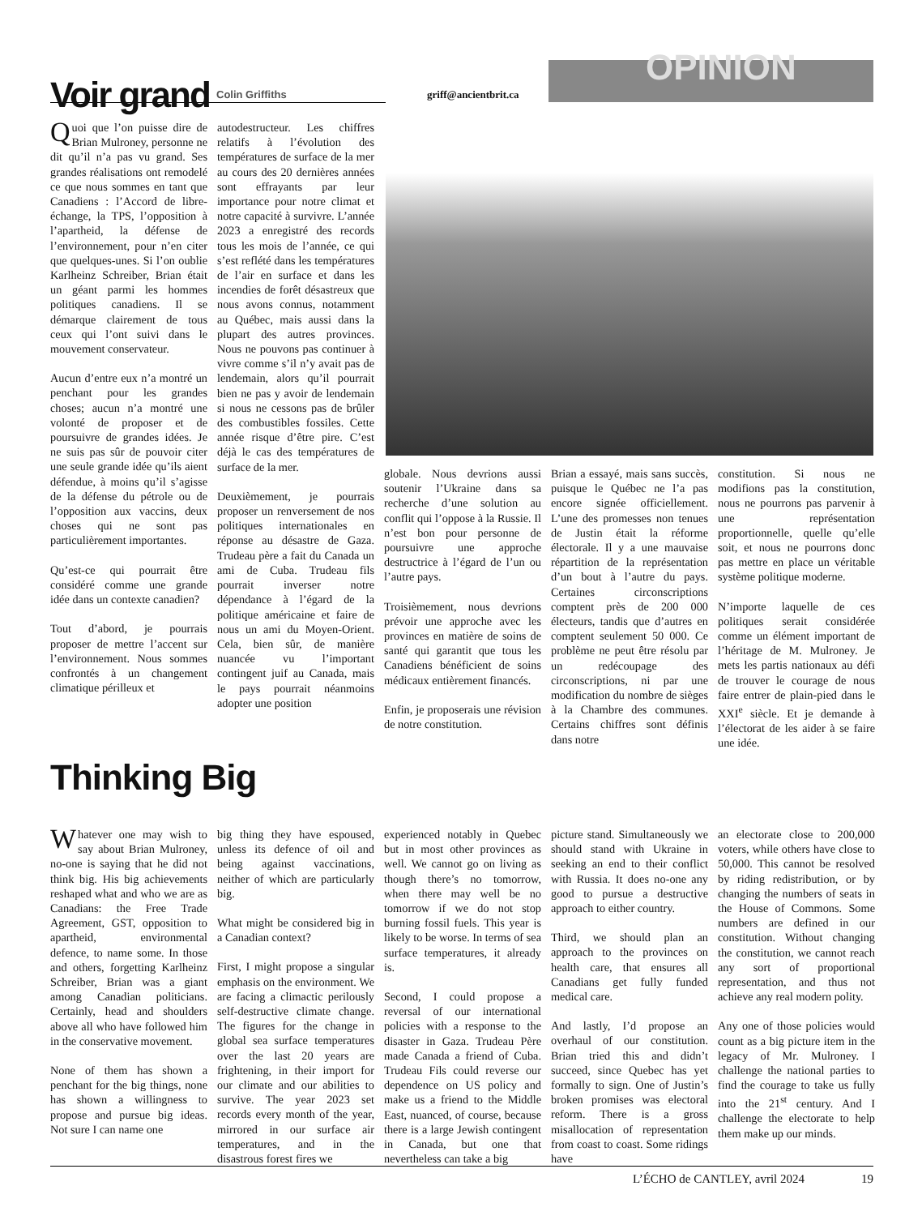Voir grand
Colin Griffiths
griff@ancientbrit.ca
OPINION
Quoi que l’on puisse dire de Brian Mulroney, personne ne dit qu’il n’a pas vu grand. Ses grandes réalisations ont remodelé ce que nous sommes en tant que Canadiens : l’Accord de libre-échange, la TPS, l’opposition à l’apartheid, la défense de l’environnement, pour n’en citer que quelques-unes. Si l’on oublie Karlheinz Schreiber, Brian était un géant parmi les hommes politiques canadiens. Il se démarque clairement de tous ceux qui l’ont suivi dans le mouvement conservateur.
Aucun d’entre eux n’a montré un penchant pour les grandes choses; aucun n’a montré une volonté de proposer et de poursuivre de grandes idées. Je ne suis pas sûr de pouvoir citer une seule grande idée qu’ils aient défendue, à moins qu’il s’agisse de la défense du pétrole ou de l’opposition aux vaccins, deux choses qui ne sont pas particulièrement importantes.
Qu’est-ce qui pourrait être considéré comme une grande idée dans un contexte canadien?
Tout d’abord, je pourrais proposer de mettre l’accent sur l’environnement. Nous sommes confrontés à un changement climatique périlleux et
autodestructeur. Les chiffres relatifs à l’évolution des températures de surface de la mer au cours des 20 dernières années sont effrayants par leur importance pour notre climat et notre capacité à survivre. L’année 2023 a enregistré des records tous les mois de l’année, ce qui s’est reflété dans les températures de l’air en surface et dans les incendies de forêt désastreux que nous avons connus, notamment au Québec, mais aussi dans la plupart des autres provinces. Nous ne pouvons pas continuer à vivre comme s’il n’y avait pas de lendemain, alors qu’il pourrait bien ne pas y avoir de lendemain si nous ne cessons pas de brûler des combustibles fossiles. Cette année risque d’être pire. C’est déjà le cas des températures de surface de la mer.
Deuxièmement, je pourrais proposer un renversement de nos politiques internationales en réponse au désastre de Gaza. Trudeau père a fait du Canada un ami de Cuba. Trudeau fils pourrait inverser notre dépendance à l’égard de la politique américaine et faire de nous un ami du Moyen-Orient. Cela, bien sûr, de manière nuancée vu l’important contingent juif au Canada, mais le pays pourrait néanmoins adopter une position
globale. Nous devrions aussi soutenir l’Ukraine dans sa recherche d’une solution au conflit qui l’oppose à la Russie. Il n’est bon pour personne de poursuivre une approche destructrice à l’égard de l’un ou l’autre pays.
Troisièmement, nous devrions prévoir une approche avec les provinces en matière de soins de santé qui garantit que tous les Canadiens bénéficient de soins médicaux entièrement financés.
Enfin, je proposerais une révision de notre constitution.
Brian a essayé, mais sans succès, puisque le Québec ne l’a pas encore signée officiellement. L’une des promesses non tenues de Justin était la réforme électorale. Il y a une mauvaise répartition de la représentation d’un bout à l’autre du pays. Certaines circonscriptions comptent près de 200 000 électeurs, tandis que d’autres en comptent seulement 50 000. Ce problème ne peut être résolu par un redécoupage des circonscriptions, ni par une modification du nombre de sièges à la Chambre des communes. Certains chiffres sont définis dans notre
constitution. Si nous ne modifions pas la constitution, nous ne pourrons pas parvenir à une représentation proportionnelle, quelle qu’elle soit, et nous ne pourrons donc pas mettre en place un véritable système politique moderne.
N’importe laquelle de ces politiques serait considérée comme un élément important de l’héritage de M. Mulroney. Je mets les partis nationaux au défi de trouver le courage de nous faire entrer de plain-pied dans le XXI<sup>e</sup> siècle. Et je demande à l’électorat de les aider à se faire une idée.
Thinking Big
Whatever one may wish to say about Brian Mulroney, no-one is saying that he did not think big. His big achievements reshaped what and who we are as Canadians: the Free Trade Agreement, GST, opposition to apartheid, environmental defence, to name some. In those and others, forgetting Karlheinz Schreiber, Brian was a giant among Canadian politicians. Certainly, head and shoulders above all who have followed him in the conservative movement.
None of them has shown a penchant for the big things, none has shown a willingness to propose and pursue big ideas. Not sure I can name one
big thing they have espoused, unless its defence of oil and being against vaccinations, neither of which are particularly big.
What might be considered big in a Canadian context?
First, I might propose a singular emphasis on the environment. We are facing a climactic perilously self-destructive climate change. The figures for the change in global sea surface temperatures over the last 20 years are frightening, in their import for our climate and our abilities to survive. The year 2023 set records every month of the year, mirrored in our surface air temperatures, and in the disastrous forest fires we
experienced notably in Quebec but in most other provinces as well. We cannot go on living as though there’s no tomorrow, when there may well be no tomorrow if we do not stop burning fossil fuels. This year is likely to be worse. In terms of sea surface temperatures, it already is.
Second, I could propose a reversal of our international policies with a response to the disaster in Gaza. Trudeau Père made Canada a friend of Cuba. Trudeau Fils could reverse our dependence on US policy and make us a friend to the Middle East, nuanced, of course, because there is a large Jewish contingent in Canada, but one that nevertheless can take a big
picture stand. Simultaneously we should stand with Ukraine in seeking an end to their conflict with Russia. It does no-one any good to pursue a destructive approach to either country.
Third, we should plan an approach to the provinces on health care, that ensures all Canadians get fully funded medical care.
And lastly, I’d propose an overhaul of our constitution. Brian tried this and didn’t succeed, since Quebec has yet formally to sign. One of Justin’s broken promises was electoral reform. There is a gross misallocation of representation from coast to coast. Some ridings have
an electorate close to 200,000 voters, while others have close to 50,000. This cannot be resolved by riding redistribution, or by changing the numbers of seats in the House of Commons. Some numbers are defined in our constitution. Without changing the constitution, we cannot reach any sort of proportional representation, and thus not achieve any real modern polity.
Any one of those policies would count as a big picture item in the legacy of Mr. Mulroney. I challenge the national parties to find the courage to take us fully into the 21<sup>st</sup> century. And I challenge the electorate to help them make up our minds.
L’ÉCHO de CANTLEY, avril 2024 19